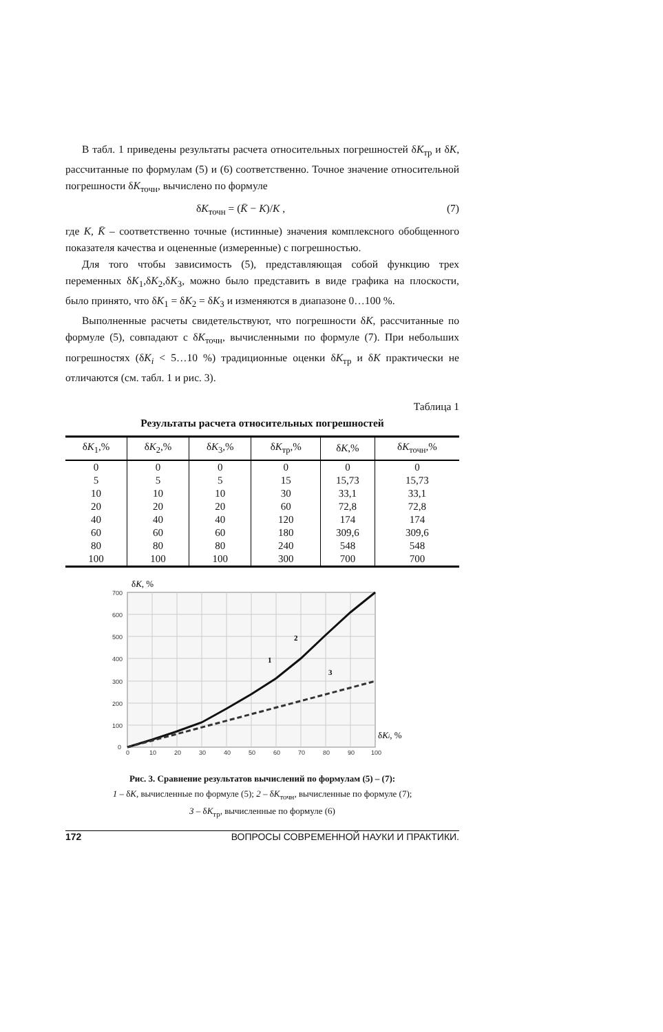В табл. 1 приведены результаты расчета относительных погрешностей δK<sub>тр</sub> и δK, рассчитанные по формулам (5) и (6) соответственно. Точное значение относительной погрешности δK<sub>точн</sub>, вычислено по формуле
δK<sub>точн</sub> = (K̄ − K)/K , (7)
где K, K̄ – соответственно точные (истинные) значения комплексного обобщенного показателя качества и оцененные (измеренные) с погрешностью.
Для того чтобы зависимость (5), представляющая собой функцию трех переменных δK<sub>1</sub>,δK<sub>2</sub>,δK<sub>3</sub>, можно было представить в виде графика на плоскости, было принято, что δK<sub>1</sub> = δK<sub>2</sub> = δK<sub>3</sub> и изменяются в диапазоне 0…100 %.
Выполненные расчеты свидетельствуют, что погрешности δK, рассчитанные по формуле (5), совпадают с δK<sub>точн</sub>, вычисленными по формуле (7). При небольших погрешностях (δK<sub>i</sub> < 5…10 %) традиционные оценки δK<sub>тр</sub> и δK практически не отличаются (см. табл. 1 и рис. 3).
Таблица 1
Результаты расчета относительных погрешностей
| δ K<sub>1</sub>,% | δ K<sub>2</sub>,% | δ K<sub>3</sub>,% | δ K<sub>тр</sub>,% | δ K ,% | δ K<sub>точн</sub>,% |
| --- | --- | --- | --- | --- | --- |
| 0 | 0 | 0 | 0 | 0 | 0 |
| 5 | 5 | 5 | 15 | 15,73 | 15,73 |
| 10 | 10 | 10 | 30 | 33,1 | 33,1 |
| 20 | 20 | 20 | 60 | 72,8 | 72,8 |
| 40 | 40 | 40 | 120 | 174 | 174 |
| 60 | 60 | 60 | 180 | 309,6 | 309,6 |
| 80 | 80 | 80 | 240 | 548 | 548 |
| 100 | 100 | 100 | 300 | 700 | 700 |
700
600
500
400
300
200
100
0
0
10
20
30
40
50
60
70
80
90
100
δK, %
δKi, %
1
2
3
Рис. 3. Сравнение результатов вычислений по формулам (5) – (7):
1 – δK, вычисленные по формуле (5); 2 – δK<sub>точн</sub>, вычисленные по формуле (7);
3 – δK<sub>тр</sub>, вычисленные по формуле (6)
172 ВОПРОСЫ СОВРЕМЕННОЙ НАУКИ И ПРАКТИКИ.